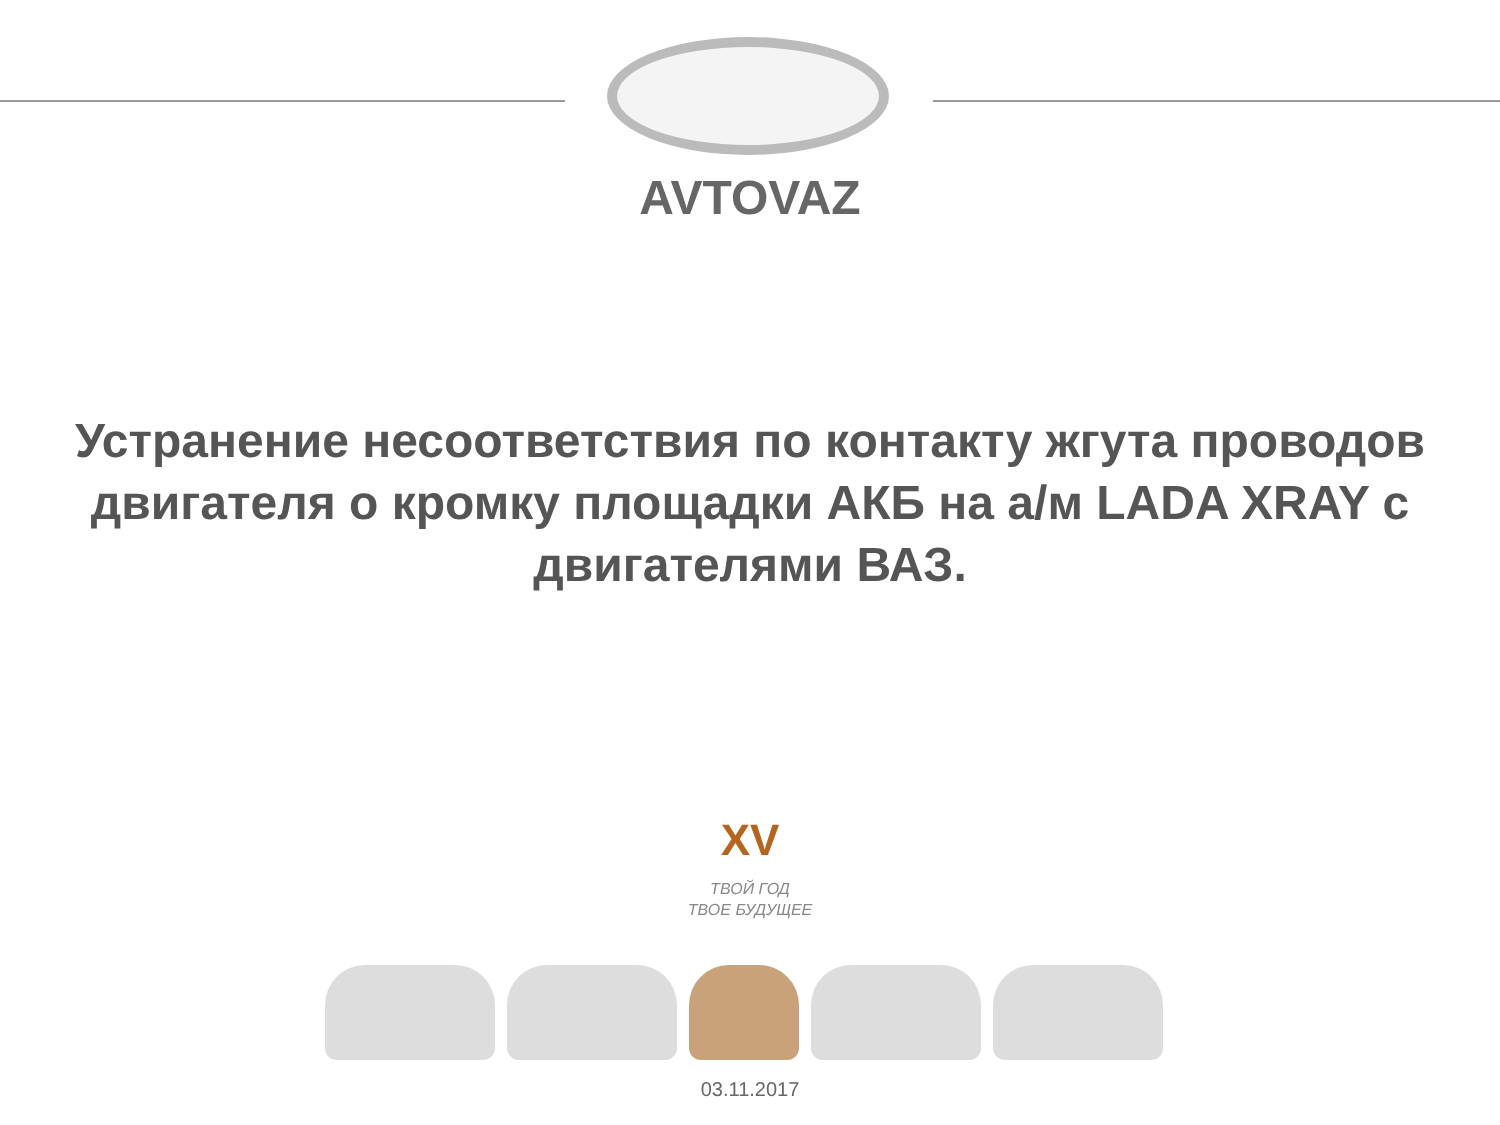AVTOVAZ
Устранение несоответствия по контакту жгута проводов
двигателя о кромку площадки АКБ на а/м LADA XRAY с
двигателями ВАЗ.
XV
ТВОЙ ГОД
ТВОЕ БУДУЩЕЕ
03.11.2017